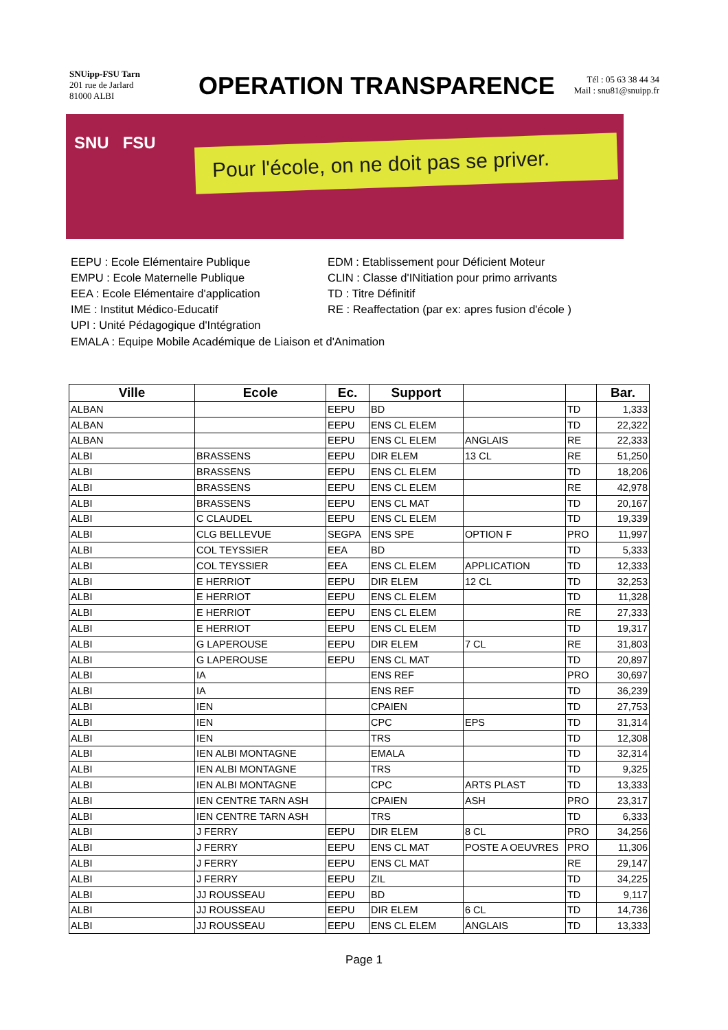SNUipp-FSU Tarn
201 rue de Jarlard
81000 ALBI
OPERATION TRANSPARENCE
Tél : 05 63 38 44 34
Mail : snu81@snuipp.fr
SNU FSU
Pour l'école, on ne doit pas se priver.
EEPU : Ecole Elémentaire Publique
EMPU : Ecole Maternelle Publique
EEA : Ecole Elémentaire d'application
IME : Institut Médico-Educatif
UPI : Unité Pédagogique d'Intégration
EDM : Etablissement pour Déficient Moteur
CLIN : Classe d'INitiation pour primo arrivants
TD : Titre Définitif
RE : Reaffectation (par ex: apres fusion d'école )
EMALA : Equipe Mobile Académique de Liaison et d'Animation
| Ville | Ecole | Ec. | Support | | | Bar. |
| --- | --- | --- | --- | --- | --- | --- |
| ALBAN | | EEPU | BD | | TD | 1,333 |
| ALBAN | | EEPU | ENS CL ELEM | | TD | 22,322 |
| ALBAN | | EEPU | ENS CL ELEM | ANGLAIS | RE | 22,333 |
| ALBI | BRASSENS | EEPU | DIR ELEM | 13 CL | RE | 51,250 |
| ALBI | BRASSENS | EEPU | ENS CL ELEM | | TD | 18,206 |
| ALBI | BRASSENS | EEPU | ENS CL ELEM | | RE | 42,978 |
| ALBI | BRASSENS | EEPU | ENS CL MAT | | TD | 20,167 |
| ALBI | C CLAUDEL | EEPU | ENS CL ELEM | | TD | 19,339 |
| ALBI | CLG BELLEVUE | SEGPA | ENS SPE | OPTION F | PRO | 11,997 |
| ALBI | COL TEYSSIER | EEA | BD | | TD | 5,333 |
| ALBI | COL TEYSSIER | EEA | ENS CL ELEM | APPLICATION | TD | 12,333 |
| ALBI | E HERRIOT | EEPU | DIR ELEM | 12 CL | TD | 32,253 |
| ALBI | E HERRIOT | EEPU | ENS CL ELEM | | TD | 11,328 |
| ALBI | E HERRIOT | EEPU | ENS CL ELEM | | RE | 27,333 |
| ALBI | E HERRIOT | EEPU | ENS CL ELEM | | TD | 19,317 |
| ALBI | G LAPEROUSE | EEPU | DIR ELEM | 7 CL | RE | 31,803 |
| ALBI | G LAPEROUSE | EEPU | ENS CL MAT | | TD | 20,897 |
| ALBI | IA | | ENS REF | | PRO | 30,697 |
| ALBI | IA | | ENS REF | | TD | 36,239 |
| ALBI | IEN | | CPAIEN | | TD | 27,753 |
| ALBI | IEN | | CPC | EPS | TD | 31,314 |
| ALBI | IEN | | TRS | | TD | 12,308 |
| ALBI | IEN ALBI MONTAGNE | | EMALA | | TD | 32,314 |
| ALBI | IEN ALBI MONTAGNE | | TRS | | TD | 9,325 |
| ALBI | IEN ALBI MONTAGNE | | CPC | ARTS PLAST | TD | 13,333 |
| ALBI | IEN CENTRE TARN ASH | | CPAIEN | ASH | PRO | 23,317 |
| ALBI | IEN CENTRE TARN ASH | | TRS | | TD | 6,333 |
| ALBI | J FERRY | EEPU | DIR ELEM | 8 CL | PRO | 34,256 |
| ALBI | J FERRY | EEPU | ENS CL MAT | POSTE A OEUVRES | PRO | 11,306 |
| ALBI | J FERRY | EEPU | ENS CL MAT | | RE | 29,147 |
| ALBI | J FERRY | EEPU | ZIL | | TD | 34,225 |
| ALBI | JJ ROUSSEAU | EEPU | BD | | TD | 9,117 |
| ALBI | JJ ROUSSEAU | EEPU | DIR ELEM | 6 CL | TD | 14,736 |
| ALBI | JJ ROUSSEAU | EEPU | ENS CL ELEM | ANGLAIS | TD | 13,333 |
Page 1